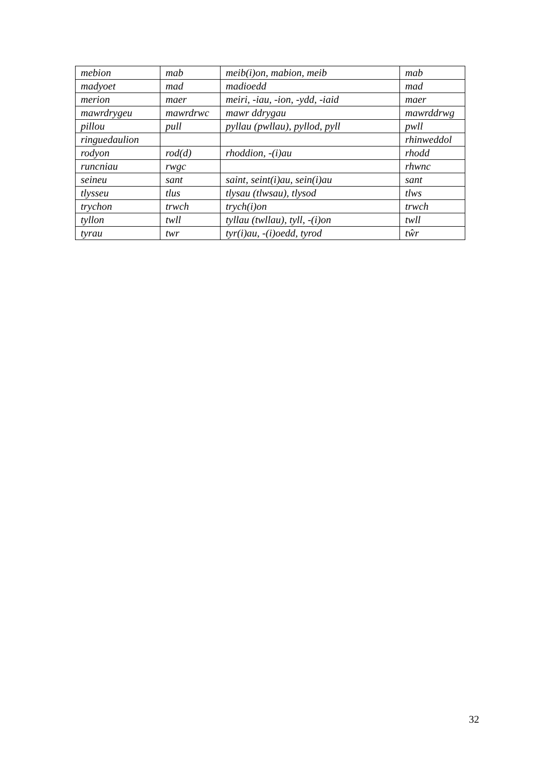| mebion | mab | meib(i)on, mabion, meib | mab |
| madyoet | mad | madioedd | mad |
| merion | maer | meiri, -iau, -ion, -ydd, -iaid | maer |
| mawrdrygeu | mawrdrwc | mawr ddrygau | mawrddrwg |
| pillou | pull | pyllau (pwllau), pyllod, pyll | pwll |
| ringuedaulion | | | rhinweddol |
| rodyon | rod(d) | rhoddion, -(i)au | rhodd |
| runcniau | rwgc | | rhwnc |
| seineu | sant | saint, seint(i)au, sein(i)au | sant |
| tlysseu | tlus | tlysau (tlwsau), tlysod | tlws |
| trychon | trwch | trych(i)on | trwch |
| tyllon | twll | tyllau (twllau), tyll, -(i)on | twll |
| tyrau | twr | tyr(i)au, -(i)oedd, tyrod | tŵr |
32